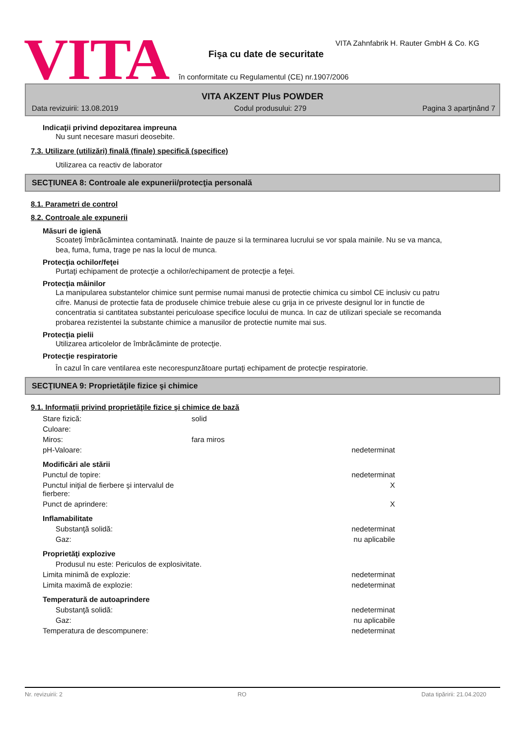VITA
VITA Zahnfabrik H. Rauter GmbH & Co. KG
Fişa cu date de securitate
în conformitate cu Regulamentul (CE) nr.1907/2006
VITA AKZENT Plus POWDER
Data revizuirii: 13.08.2019 Codul produsului: 279 Pagina 3 aparţinând 7
Indicaţii privind depozitarea impreuna
Nu sunt necesare masuri deosebite.
7.3. Utilizare (utilizări) finală (finale) specifică (specifice)
Utilizarea ca reactiv de laborator
SECŢIUNEA 8: Controale ale expunerii/protecţia personală
8.1. Parametri de control
8.2. Controale ale expunerii
Măsuri de igienă
Scoateţi îmbrăcămintea contaminată. Inainte de pauze si la terminarea lucrului se vor spala mainile. Nu se va manca, bea, fuma, fuma, trage pe nas la locul de munca.
Protecţia ochilor/feţei
Purtaţi echipament de protecţie a ochilor/echipament de protecţie a feţei.
Protecţia mâinilor
La manipularea substantelor chimice sunt permise numai manusi de protectie chimica cu simbol CE inclusiv cu patru cifre. Manusi de protectie fata de produsele chimice trebuie alese cu grija in ce priveste designul lor in functie de concentratia si cantitatea substantei periculoase specifice locului de munca. In caz de utilizari speciale se recomanda probarea rezistentei la substante chimice a manusilor de protectie numite mai sus.
Protecţia pielii
Utilizarea articolelor de îmbrăcăminte de protecţie.
Protecţie respiratorie
În cazul în care ventilarea este necorespunzătoare purtaţi echipament de protecţie respiratorie.
SECŢIUNEA 9: Proprietăţile fizice şi chimice
9.1. Informaţii privind proprietăţile fizice şi chimice de bază
| Stare fizică: | solid | |
| Culoare: | | |
| Miros: | fara miros | |
| pH-Valoare: | | nedeterminat |
| Modificări ale stării | | |
| Punctul de topire: | | nedeterminat |
| Punctul iniţial de fierbere şi intervalul de fierbere: | | X |
| Punct de aprindere: | | X |
| Inflamabilitate | | |
| Substanţă solidă: | | nedeterminat |
| Gaz: | | nu aplicabile |
| Proprietăţi explozive | | |
| Produsul nu este: Periculos de explosivitate. | | |
| Limita minimă de explozie: | | nedeterminat |
| Limita maximă de explozie: | | nedeterminat |
| Temperatură de autoaprindere | | |
| Substanţă solidă: | | nedeterminat |
| Gaz: | | nu aplicabile |
| Temperatura de descompunere: | | nedeterminat |
Nr. revizuirii: 2 RO Data tipăririi: 21.04.2020